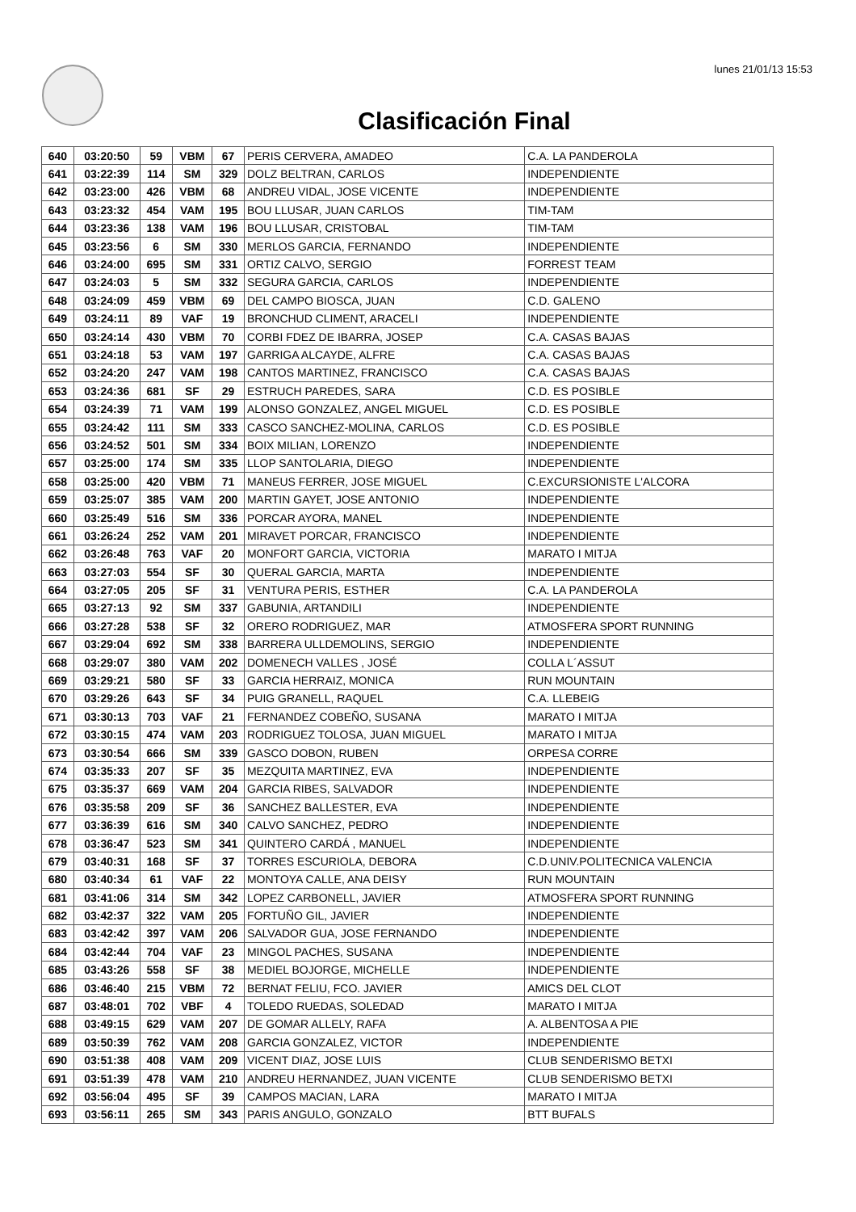lunes 21/01/13 15:53
Clasificación Final
| 640 | 03:20:50 | 59 | VBM | 67 | PERIS CERVERA, AMADEO | C.A. LA PANDEROLA |
| 641 | 03:22:39 | 114 | SM | 329 | DOLZ BELTRAN, CARLOS | INDEPENDIENTE |
| 642 | 03:23:00 | 426 | VBM | 68 | ANDREU VIDAL, JOSE VICENTE | INDEPENDIENTE |
| 643 | 03:23:32 | 454 | VAM | 195 | BOU LLUSAR, JUAN CARLOS | TIM-TAM |
| 644 | 03:23:36 | 138 | VAM | 196 | BOU LLUSAR, CRISTOBAL | TIM-TAM |
| 645 | 03:23:56 | 6 | SM | 330 | MERLOS GARCIA, FERNANDO | INDEPENDIENTE |
| 646 | 03:24:00 | 695 | SM | 331 | ORTIZ CALVO, SERGIO | FORREST TEAM |
| 647 | 03:24:03 | 5 | SM | 332 | SEGURA GARCIA, CARLOS | INDEPENDIENTE |
| 648 | 03:24:09 | 459 | VBM | 69 | DEL CAMPO BIOSCA, JUAN | C.D. GALENO |
| 649 | 03:24:11 | 89 | VAF | 19 | BRONCHUD CLIMENT, ARACELI | INDEPENDIENTE |
| 650 | 03:24:14 | 430 | VBM | 70 | CORBI FDEZ DE IBARRA, JOSEP | C.A. CASAS BAJAS |
| 651 | 03:24:18 | 53 | VAM | 197 | GARRIGA ALCAYDE, ALFRE | C.A. CASAS BAJAS |
| 652 | 03:24:20 | 247 | VAM | 198 | CANTOS MARTINEZ, FRANCISCO | C.A. CASAS BAJAS |
| 653 | 03:24:36 | 681 | SF | 29 | ESTRUCH PAREDES, SARA | C.D. ES POSIBLE |
| 654 | 03:24:39 | 71 | VAM | 199 | ALONSO GONZALEZ, ANGEL MIGUEL | C.D. ES POSIBLE |
| 655 | 03:24:42 | 111 | SM | 333 | CASCO SANCHEZ-MOLINA, CARLOS | C.D. ES POSIBLE |
| 656 | 03:24:52 | 501 | SM | 334 | BOIX MILIAN, LORENZO | INDEPENDIENTE |
| 657 | 03:25:00 | 174 | SM | 335 | LLOP SANTOLARIA, DIEGO | INDEPENDIENTE |
| 658 | 03:25:00 | 420 | VBM | 71 | MANEUS FERRER, JOSE MIGUEL | C.EXCURSIONISTE L'ALCORA |
| 659 | 03:25:07 | 385 | VAM | 200 | MARTIN GAYET, JOSE ANTONIO | INDEPENDIENTE |
| 660 | 03:25:49 | 516 | SM | 336 | PORCAR AYORA, MANEL | INDEPENDIENTE |
| 661 | 03:26:24 | 252 | VAM | 201 | MIRAVET PORCAR, FRANCISCO | INDEPENDIENTE |
| 662 | 03:26:48 | 763 | VAF | 20 | MONFORT GARCIA, VICTORIA | MARATO I MITJA |
| 663 | 03:27:03 | 554 | SF | 30 | QUERAL GARCIA, MARTA | INDEPENDIENTE |
| 664 | 03:27:05 | 205 | SF | 31 | VENTURA PERIS, ESTHER | C.A. LA PANDEROLA |
| 665 | 03:27:13 | 92 | SM | 337 | GABUNIA, ARTANDILI | INDEPENDIENTE |
| 666 | 03:27:28 | 538 | SF | 32 | ORERO RODRIGUEZ, MAR | ATMOSFERA SPORT RUNNING |
| 667 | 03:29:04 | 692 | SM | 338 | BARRERA ULLDEMOLINS, SERGIO | INDEPENDIENTE |
| 668 | 03:29:07 | 380 | VAM | 202 | DOMENECH VALLES , JOSÉ | COLLA L´ASSUT |
| 669 | 03:29:21 | 580 | SF | 33 | GARCIA HERRAIZ, MONICA | RUN MOUNTAIN |
| 670 | 03:29:26 | 643 | SF | 34 | PUIG GRANELL, RAQUEL | C.A. LLEBEIG |
| 671 | 03:30:13 | 703 | VAF | 21 | FERNANDEZ COBEÑO, SUSANA | MARATO I MITJA |
| 672 | 03:30:15 | 474 | VAM | 203 | RODRIGUEZ TOLOSA, JUAN MIGUEL | MARATO I MITJA |
| 673 | 03:30:54 | 666 | SM | 339 | GASCO DOBON, RUBEN | ORPESA CORRE |
| 674 | 03:35:33 | 207 | SF | 35 | MEZQUITA MARTINEZ, EVA | INDEPENDIENTE |
| 675 | 03:35:37 | 669 | VAM | 204 | GARCIA RIBES, SALVADOR | INDEPENDIENTE |
| 676 | 03:35:58 | 209 | SF | 36 | SANCHEZ BALLESTER, EVA | INDEPENDIENTE |
| 677 | 03:36:39 | 616 | SM | 340 | CALVO SANCHEZ, PEDRO | INDEPENDIENTE |
| 678 | 03:36:47 | 523 | SM | 341 | QUINTERO CARDÁ , MANUEL | INDEPENDIENTE |
| 679 | 03:40:31 | 168 | SF | 37 | TORRES ESCURIOLA, DEBORA | C.D.UNIV.POLITECNICA VALENCIA |
| 680 | 03:40:34 | 61 | VAF | 22 | MONTOYA CALLE, ANA DEISY | RUN MOUNTAIN |
| 681 | 03:41:06 | 314 | SM | 342 | LOPEZ CARBONELL, JAVIER | ATMOSFERA SPORT RUNNING |
| 682 | 03:42:37 | 322 | VAM | 205 | FORTUÑO GIL, JAVIER | INDEPENDIENTE |
| 683 | 03:42:42 | 397 | VAM | 206 | SALVADOR GUA, JOSE FERNANDO | INDEPENDIENTE |
| 684 | 03:42:44 | 704 | VAF | 23 | MINGOL PACHES, SUSANA | INDEPENDIENTE |
| 685 | 03:43:26 | 558 | SF | 38 | MEDIEL BOJORGE, MICHELLE | INDEPENDIENTE |
| 686 | 03:46:40 | 215 | VBM | 72 | BERNAT FELIU, FCO. JAVIER | AMICS DEL CLOT |
| 687 | 03:48:01 | 702 | VBF | 4 | TOLEDO RUEDAS, SOLEDAD | MARATO I MITJA |
| 688 | 03:49:15 | 629 | VAM | 207 | DE GOMAR ALLELY, RAFA | A. ALBENTOSA A PIE |
| 689 | 03:50:39 | 762 | VAM | 208 | GARCIA GONZALEZ, VICTOR | INDEPENDIENTE |
| 690 | 03:51:38 | 408 | VAM | 209 | VICENT DIAZ, JOSE LUIS | CLUB SENDERISMO BETXI |
| 691 | 03:51:39 | 478 | VAM | 210 | ANDREU HERNANDEZ, JUAN VICENTE | CLUB SENDERISMO BETXI |
| 692 | 03:56:04 | 495 | SF | 39 | CAMPOS MACIAN, LARA | MARATO I MITJA |
| 693 | 03:56:11 | 265 | SM | 343 | PARIS ANGULO, GONZALO | BTT BUFALS |